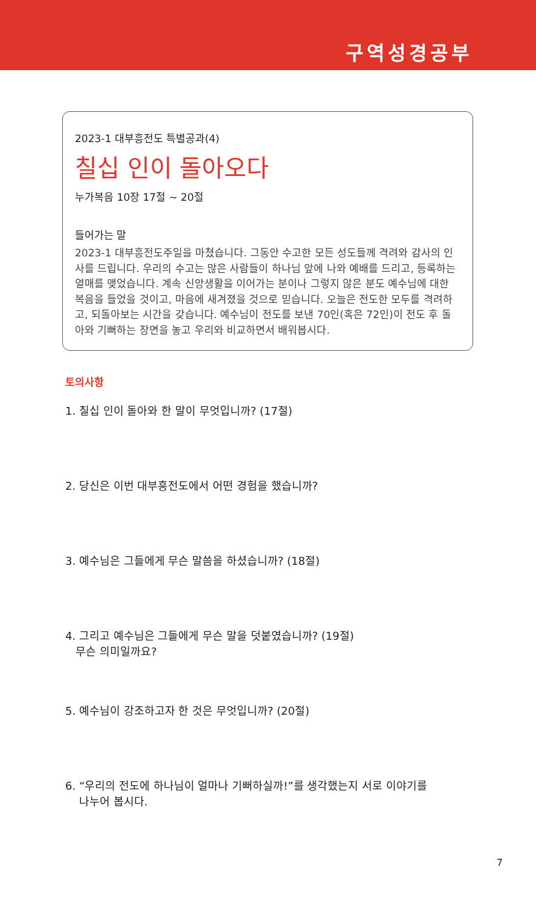구역성경공부
2023-1 대부흥전도 특별공과(4)
칠십 인이 돌아오다
누가복음 10장 17절 ~ 20절
들어가는 말
2023-1 대부흥전도주일을 마쳤습니다. 그동안 수고한 모든 성도들께 격려와 감사의 인사를 드립니다. 우리의 수고는 많은 사람들이 하나님 앞에 나와 예배를 드리고, 등록하는 열매를 맺었습니다. 계속 신앙생활을 이어가는 분이나 그렇지 않은 분도 예수님에 대한 복음을 들었을 것이고, 마음에 새겨졌을 것으로 믿습니다. 오늘은 전도한 모두를 격려하고, 되돌아보는 시간을 갖습니다. 예수님이 전도를 보낸 70인(혹은 72인)이 전도 후 돌아와 기뻐하는 장면을 놓고 우리와 비교하면서 배워봅시다.
토의사항
1. 칠십 인이 돌아와 한 말이 무엇입니까? (17절)
2. 당신은 이번 대부흥전도에서 어떤 경험을 했습니까?
3. 예수님은 그들에게 무슨 말씀을 하셨습니까? (18절)
4. 그리고 예수님은 그들에게 무슨 말을 덧붙였습니까? (19절)
무슨 의미일까요?
5. 예수님이 강조하고자 한 것은 무엇입니까? (20절)
6. “우리의 전도에 하나님이 얼마나 기뻐하실까!”를 생각했는지 서로 이야기를
나누어 봅시다.
7